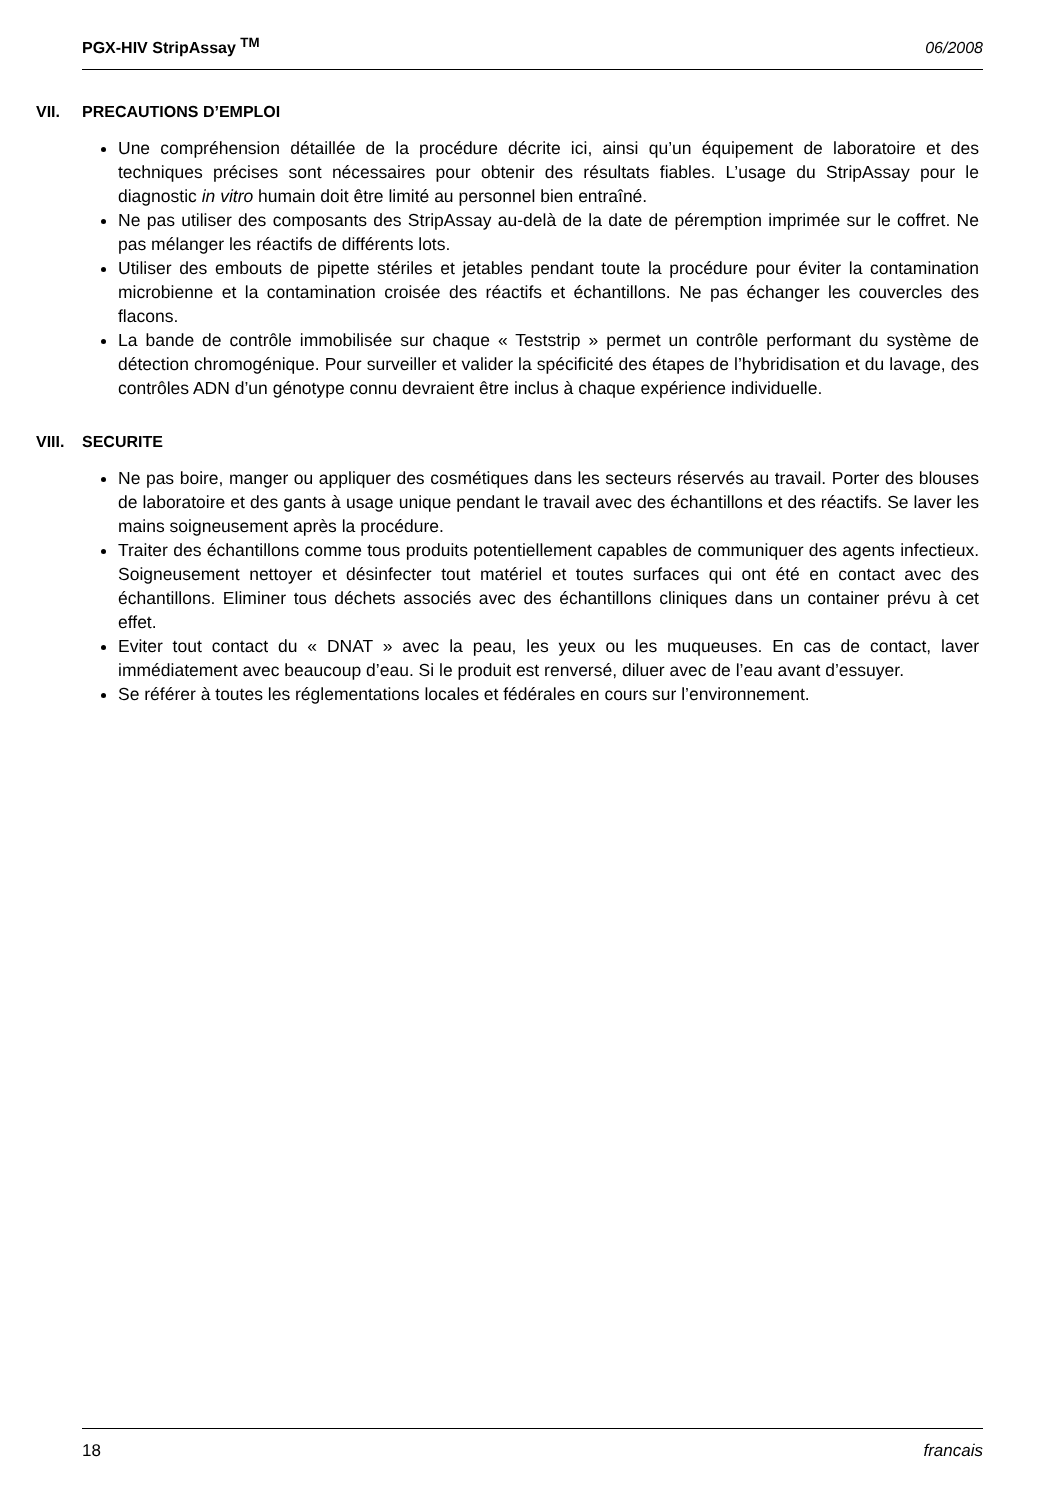PGX-HIV StripAssay <sup>TM</sup> 06/2008
VII. PRECAUTIONS D’EMPLOI
Une compréhension détaillée de la procédure décrite ici, ainsi qu’un équipement de laboratoire et des techniques précises sont nécessaires pour obtenir des résultats fiables. L’usage du StripAssay pour le diagnostic in vitro humain doit être limité au personnel bien entraîné.
Ne pas utiliser des composants des StripAssay au-delà de la date de péremption imprimée sur le coffret. Ne pas mélanger les réactifs de différents lots.
Utiliser des embouts de pipette stériles et jetables pendant toute la procédure pour éviter la contamination microbienne et la contamination croisée des réactifs et échantillons. Ne pas échanger les couvercles des flacons.
La bande de contrôle immobilisée sur chaque « Teststrip » permet un contrôle performant du système de détection chromogénique. Pour surveiller et valider la spécificité des étapes de l’hybridisation et du lavage, des contrôles ADN d’un génotype connu devraient être inclus à chaque expérience individuelle.
VIII. SECURITE
Ne pas boire, manger ou appliquer des cosmétiques dans les secteurs réservés au travail. Porter des blouses de laboratoire et des gants à usage unique pendant le travail avec des échantillons et des réactifs. Se laver les mains soigneusement après la procédure.
Traiter des échantillons comme tous produits potentiellement capables de communiquer des agents infectieux. Soigneusement nettoyer et désinfecter tout matériel et toutes surfaces qui ont été en contact avec des échantillons. Eliminer tous déchets associés avec des échantillons cliniques dans un container prévu à cet effet.
Eviter tout contact du « DNAT » avec la peau, les yeux ou les muqueuses. En cas de contact, laver immédiatement avec beaucoup d’eau. Si le produit est renversé, diluer avec de l’eau avant d’essuyer.
Se référer à toutes les réglementations locales et fédérales en cours sur l’environnement.
18 francais